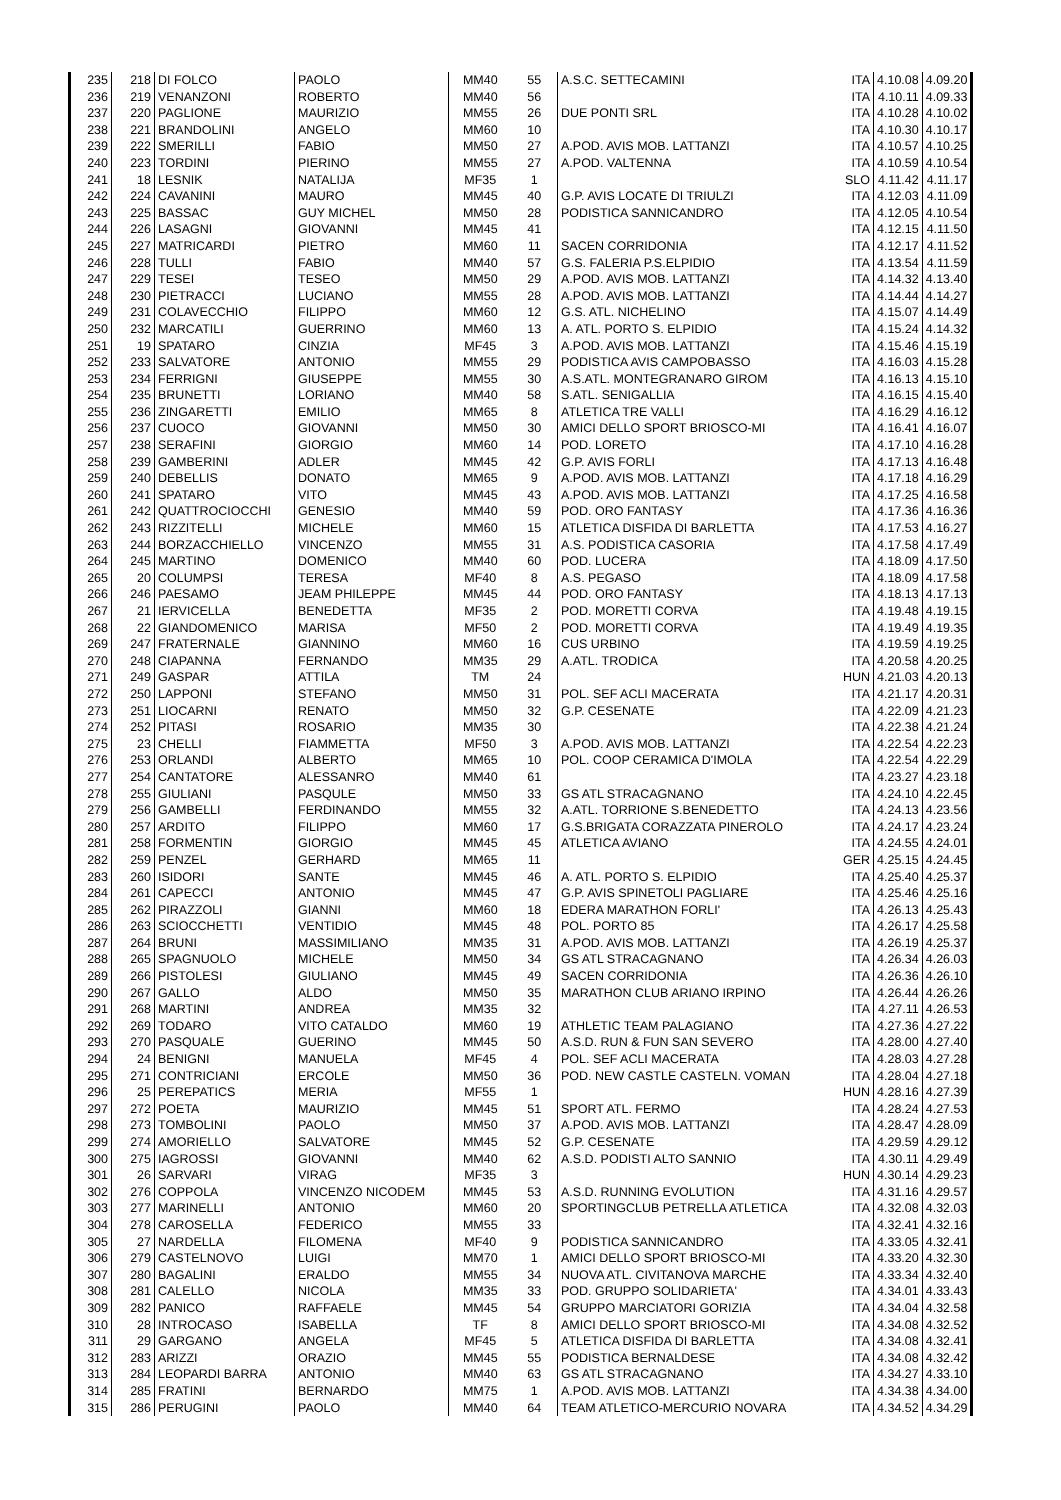| 235 | 218 | DI FOLCO | PAOLO | MM40 | 55 | A.S.C. SETTECAMINI | ITA | 4.10.08 | 4.09.20 |
| 236 | 219 | VENANZONI | ROBERTO | MM40 | 56 | | ITA | 4.10.11 | 4.09.33 |
| 237 | 220 | PAGLIONE | MAURIZIO | MM55 | 26 | DUE PONTI SRL | ITA | 4.10.28 | 4.10.02 |
| 238 | 221 | BRANDOLINI | ANGELO | MM60 | 10 | | ITA | 4.10.30 | 4.10.17 |
| 239 | 222 | SMERILLI | FABIO | MM50 | 27 | A.POD. AVIS MOB. LATTANZI | ITA | 4.10.57 | 4.10.25 |
| 240 | 223 | TORDINI | PIERINO | MM55 | 27 | A.POD. VALTENNA | ITA | 4.10.59 | 4.10.54 |
| 241 | 18 | LESNIK | NATALIJA | MF35 | 1 | | SLO | 4.11.42 | 4.11.17 |
| 242 | 224 | CAVANINI | MAURO | MM45 | 40 | G.P. AVIS LOCATE DI TRIULZI | ITA | 4.12.03 | 4.11.09 |
| 243 | 225 | BASSAC | GUY MICHEL | MM50 | 28 | PODISTICA SANNICANDRO | ITA | 4.12.05 | 4.10.54 |
| 244 | 226 | LASAGNI | GIOVANNI | MM45 | 41 | | ITA | 4.12.15 | 4.11.50 |
| 245 | 227 | MATRICARDI | PIETRO | MM60 | 11 | SACEN CORRIDONIA | ITA | 4.12.17 | 4.11.52 |
| 246 | 228 | TULLI | FABIO | MM40 | 57 | G.S. FALERIA P.S.ELPIDIO | ITA | 4.13.54 | 4.11.59 |
| 247 | 229 | TESEI | TESEO | MM50 | 29 | A.POD. AVIS MOB. LATTANZI | ITA | 4.14.32 | 4.13.40 |
| 248 | 230 | PIETRACCI | LUCIANO | MM55 | 28 | A.POD. AVIS MOB. LATTANZI | ITA | 4.14.44 | 4.14.27 |
| 249 | 231 | COLAVECCHIO | FILIPPO | MM60 | 12 | G.S. ATL. NICHELINO | ITA | 4.15.07 | 4.14.49 |
| 250 | 232 | MARCATILI | GUERRINO | MM60 | 13 | A. ATL. PORTO S. ELPIDIO | ITA | 4.15.24 | 4.14.32 |
| 251 | 19 | SPATARO | CINZIA | MF45 | 3 | A.POD. AVIS MOB. LATTANZI | ITA | 4.15.46 | 4.15.19 |
| 252 | 233 | SALVATORE | ANTONIO | MM55 | 29 | PODISTICA AVIS CAMPOBASSO | ITA | 4.16.03 | 4.15.28 |
| 253 | 234 | FERRIGNI | GIUSEPPE | MM55 | 30 | A.S.ATL. MONTEGRANARO GIROM | ITA | 4.16.13 | 4.15.10 |
| 254 | 235 | BRUNETTI | LORIANO | MM40 | 58 | S.ATL. SENIGALLIA | ITA | 4.16.15 | 4.15.40 |
| 255 | 236 | ZINGARETTI | EMILIO | MM65 | 8 | ATLETICA TRE VALLI | ITA | 4.16.29 | 4.16.12 |
| 256 | 237 | CUOCO | GIOVANNI | MM50 | 30 | AMICI DELLO SPORT BRIOSCO-MI | ITA | 4.16.41 | 4.16.07 |
| 257 | 238 | SERAFINI | GIORGIO | MM60 | 14 | POD. LORETO | ITA | 4.17.10 | 4.16.28 |
| 258 | 239 | GAMBERINI | ADLER | MM45 | 42 | G.P. AVIS FORLI | ITA | 4.17.13 | 4.16.48 |
| 259 | 240 | DEBELLIS | DONATO | MM65 | 9 | A.POD. AVIS MOB. LATTANZI | ITA | 4.17.18 | 4.16.29 |
| 260 | 241 | SPATARO | VITO | MM45 | 43 | A.POD. AVIS MOB. LATTANZI | ITA | 4.17.25 | 4.16.58 |
| 261 | 242 | QUATTROCIOCCHI | GENESIO | MM40 | 59 | POD. ORO FANTASY | ITA | 4.17.36 | 4.16.36 |
| 262 | 243 | RIZZITELLI | MICHELE | MM60 | 15 | ATLETICA DISFIDA DI BARLETTA | ITA | 4.17.53 | 4.16.27 |
| 263 | 244 | BORZACCHIELLO | VINCENZO | MM55 | 31 | A.S. PODISTICA CASORIA | ITA | 4.17.58 | 4.17.49 |
| 264 | 245 | MARTINO | DOMENICO | MM40 | 60 | POD. LUCERA | ITA | 4.18.09 | 4.17.50 |
| 265 | 20 | COLUMPSI | TERESA | MF40 | 8 | A.S. PEGASO | ITA | 4.18.09 | 4.17.58 |
| 266 | 246 | PAESAMO | JEAM PHILEPPE | MM45 | 44 | POD. ORO FANTASY | ITA | 4.18.13 | 4.17.13 |
| 267 | 21 | IERVICELLA | BENEDETTA | MF35 | 2 | POD. MORETTI CORVA | ITA | 4.19.48 | 4.19.15 |
| 268 | 22 | GIANDOMENICO | MARISA | MF50 | 2 | POD. MORETTI CORVA | ITA | 4.19.49 | 4.19.35 |
| 269 | 247 | FRATERNALE | GIANNINO | MM60 | 16 | CUS URBINO | ITA | 4.19.59 | 4.19.25 |
| 270 | 248 | CIAPANNA | FERNANDO | MM35 | 29 | A.ATL. TRODICA | ITA | 4.20.58 | 4.20.25 |
| 271 | 249 | GASPAR | ATTILA | TM | 24 | | HUN | 4.21.03 | 4.20.13 |
| 272 | 250 | LAPPONI | STEFANO | MM50 | 31 | POL. SEF ACLI MACERATA | ITA | 4.21.17 | 4.20.31 |
| 273 | 251 | LIOCARNI | RENATO | MM50 | 32 | G.P. CESENATE | ITA | 4.22.09 | 4.21.23 |
| 274 | 252 | PITASI | ROSARIO | MM35 | 30 | | ITA | 4.22.38 | 4.21.24 |
| 275 | 23 | CHELLI | FIAMMETTA | MF50 | 3 | A.POD. AVIS MOB. LATTANZI | ITA | 4.22.54 | 4.22.23 |
| 276 | 253 | ORLANDI | ALBERTO | MM65 | 10 | POL. COOP CERAMICA D'IMOLA | ITA | 4.22.54 | 4.22.29 |
| 277 | 254 | CANTATORE | ALESSANRO | MM40 | 61 | | ITA | 4.23.27 | 4.23.18 |
| 278 | 255 | GIULIANI | PASQULE | MM50 | 33 | GS ATL STRACAGNANO | ITA | 4.24.10 | 4.22.45 |
| 279 | 256 | GAMBELLI | FERDINANDO | MM55 | 32 | A.ATL. TORRIONE S.BENEDETTO | ITA | 4.24.13 | 4.23.56 |
| 280 | 257 | ARDITO | FILIPPO | MM60 | 17 | G.S.BRIGATA CORAZZATA PINEROLO | ITA | 4.24.17 | 4.23.24 |
| 281 | 258 | FORMENTIN | GIORGIO | MM45 | 45 | ATLETICA AVIANO | ITA | 4.24.55 | 4.24.01 |
| 282 | 259 | PENZEL | GERHARD | MM65 | 11 | | GER | 4.25.15 | 4.24.45 |
| 283 | 260 | ISIDORI | SANTE | MM45 | 46 | A. ATL. PORTO S. ELPIDIO | ITA | 4.25.40 | 4.25.37 |
| 284 | 261 | CAPECCI | ANTONIO | MM45 | 47 | G.P. AVIS SPINETOLI PAGLIARE | ITA | 4.25.46 | 4.25.16 |
| 285 | 262 | PIRAZZOLI | GIANNI | MM60 | 18 | EDERA MARATHON FORLI' | ITA | 4.26.13 | 4.25.43 |
| 286 | 263 | SCIOCCHETTI | VENTIDIO | MM45 | 48 | POL. PORTO 85 | ITA | 4.26.17 | 4.25.58 |
| 287 | 264 | BRUNI | MASSIMILIANO | MM35 | 31 | A.POD. AVIS MOB. LATTANZI | ITA | 4.26.19 | 4.25.37 |
| 288 | 265 | SPAGNUOLO | MICHELE | MM50 | 34 | GS ATL STRACAGNANO | ITA | 4.26.34 | 4.26.03 |
| 289 | 266 | PISTOLESI | GIULIANO | MM45 | 49 | SACEN CORRIDONIA | ITA | 4.26.36 | 4.26.10 |
| 290 | 267 | GALLO | ALDO | MM50 | 35 | MARATHON CLUB ARIANO IRPINO | ITA | 4.26.44 | 4.26.26 |
| 291 | 268 | MARTINI | ANDREA | MM35 | 32 | | ITA | 4.27.11 | 4.26.53 |
| 292 | 269 | TODARO | VITO CATALDO | MM60 | 19 | ATHLETIC TEAM PALAGIANO | ITA | 4.27.36 | 4.27.22 |
| 293 | 270 | PASQUALE | GUERINO | MM45 | 50 | A.S.D. RUN & FUN SAN SEVERO | ITA | 4.28.00 | 4.27.40 |
| 294 | 24 | BENIGNI | MANUELA | MF45 | 4 | POL. SEF ACLI MACERATA | ITA | 4.28.03 | 4.27.28 |
| 295 | 271 | CONTRICIANI | ERCOLE | MM50 | 36 | POD. NEW CASTLE CASTELN. VOMAN | ITA | 4.28.04 | 4.27.18 |
| 296 | 25 | PEREPATICS | MERIA | MF55 | 1 | | HUN | 4.28.16 | 4.27.39 |
| 297 | 272 | POETA | MAURIZIO | MM45 | 51 | SPORT ATL. FERMO | ITA | 4.28.24 | 4.27.53 |
| 298 | 273 | TOMBOLINI | PAOLO | MM50 | 37 | A.POD. AVIS MOB. LATTANZI | ITA | 4.28.47 | 4.28.09 |
| 299 | 274 | AMORIELLO | SALVATORE | MM45 | 52 | G.P. CESENATE | ITA | 4.29.59 | 4.29.12 |
| 300 | 275 | IAGROSSI | GIOVANNI | MM40 | 62 | A.S.D. PODISTI ALTO SANNIO | ITA | 4.30.11 | 4.29.49 |
| 301 | 26 | SARVARI | VIRAG | MF35 | 3 | | HUN | 4.30.14 | 4.29.23 |
| 302 | 276 | COPPOLA | VINCENZO NICODEM | MM45 | 53 | A.S.D. RUNNING EVOLUTION | ITA | 4.31.16 | 4.29.57 |
| 303 | 277 | MARINELLI | ANTONIO | MM60 | 20 | SPORTINGCLUB PETRELLA ATLETICA | ITA | 4.32.08 | 4.32.03 |
| 304 | 278 | CAROSELLA | FEDERICO | MM55 | 33 | | ITA | 4.32.41 | 4.32.16 |
| 305 | 27 | NARDELLA | FILOMENA | MF40 | 9 | PODISTICA SANNICANDRO | ITA | 4.33.05 | 4.32.41 |
| 306 | 279 | CASTELNOVO | LUIGI | MM70 | 1 | AMICI DELLO SPORT BRIOSCO-MI | ITA | 4.33.20 | 4.32.30 |
| 307 | 280 | BAGALINI | ERALDO | MM55 | 34 | NUOVA ATL. CIVITANOVA MARCHE | ITA | 4.33.34 | 4.32.40 |
| 308 | 281 | CALELLO | NICOLA | MM35 | 33 | POD. GRUPPO SOLIDARIETA' | ITA | 4.34.01 | 4.33.43 |
| 309 | 282 | PANICO | RAFFAELE | MM45 | 54 | GRUPPO MARCIATORI GORIZIA | ITA | 4.34.04 | 4.32.58 |
| 310 | 28 | INTROCASO | ISABELLA | TF | 8 | AMICI DELLO SPORT BRIOSCO-MI | ITA | 4.34.08 | 4.32.52 |
| 311 | 29 | GARGANO | ANGELA | MF45 | 5 | ATLETICA DISFIDA DI BARLETTA | ITA | 4.34.08 | 4.32.41 |
| 312 | 283 | ARIZZI | ORAZIO | MM45 | 55 | PODISTICA BERNALDESE | ITA | 4.34.08 | 4.32.42 |
| 313 | 284 | LEOPARDI BARRA | ANTONIO | MM40 | 63 | GS ATL STRACAGNANO | ITA | 4.34.27 | 4.33.10 |
| 314 | 285 | FRATINI | BERNARDO | MM75 | 1 | A.POD. AVIS MOB. LATTANZI | ITA | 4.34.38 | 4.34.00 |
| 315 | 286 | PERUGINI | PAOLO | MM40 | 64 | TEAM ATLETICO-MERCURIO NOVARA | ITA | 4.34.52 | 4.34.29 |